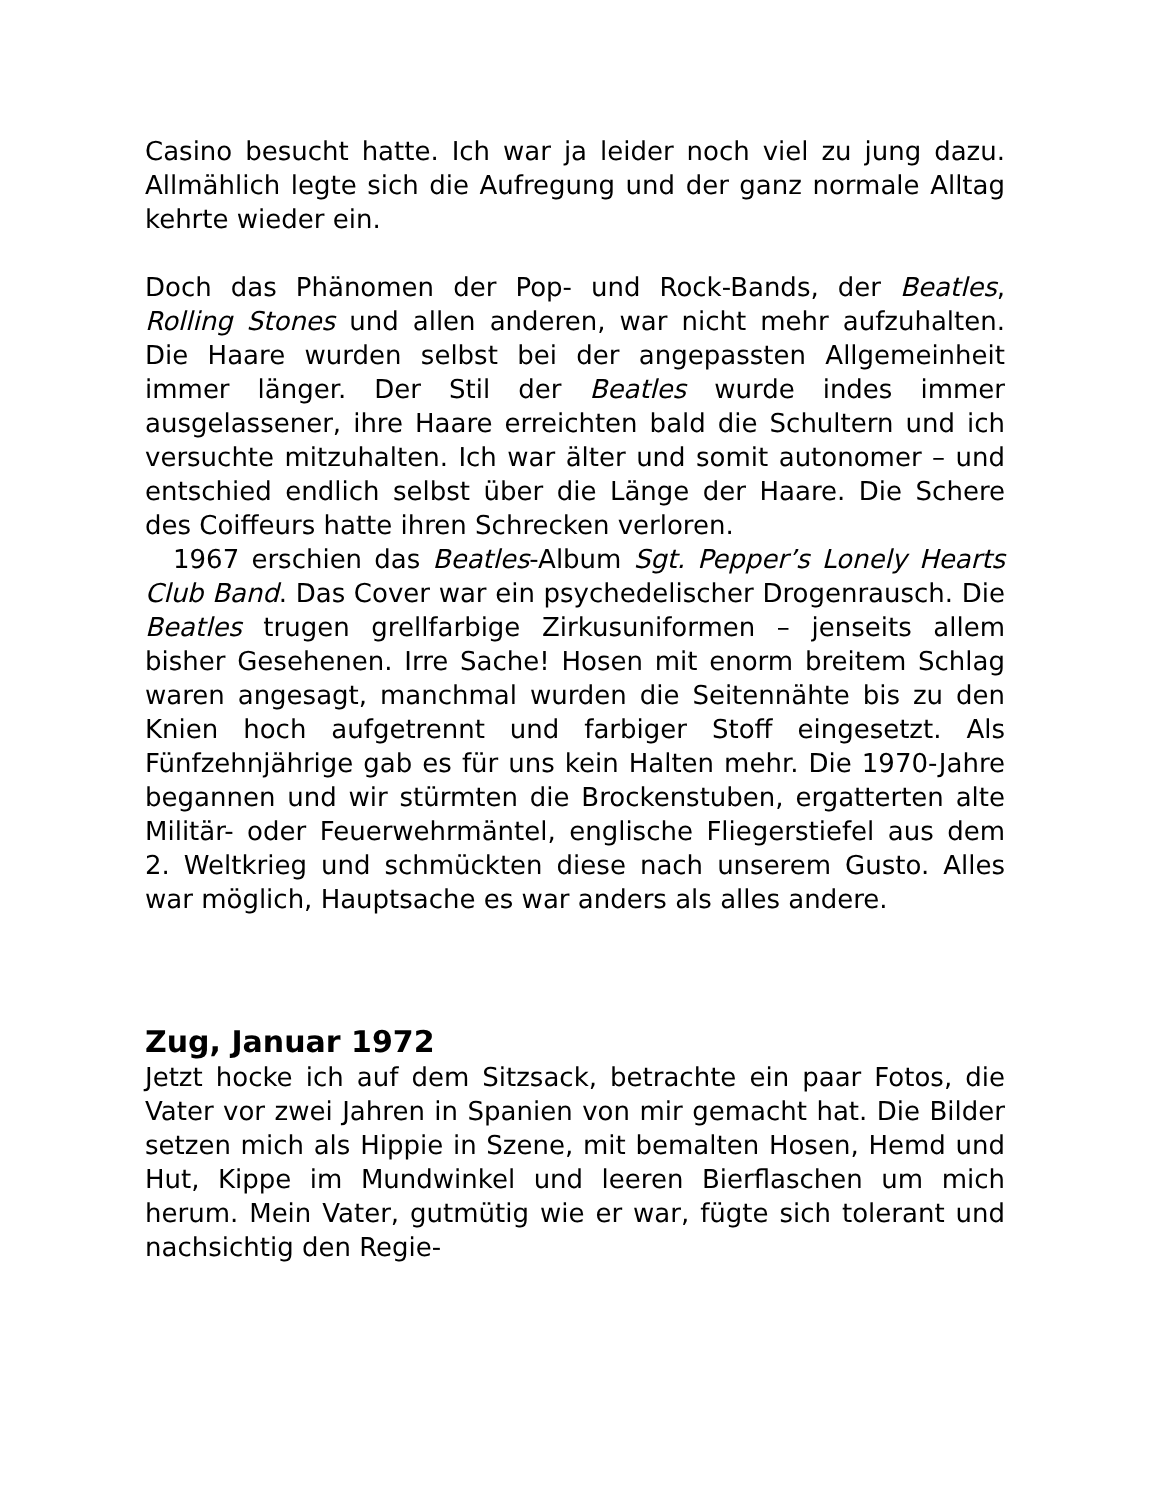Casino besucht hatte. Ich war ja leider noch viel zu jung dazu. Allmählich legte sich die Aufregung und der ganz normale Alltag kehrte wieder ein.
Doch das Phänomen der Pop- und Rock-Bands, der Beatles, Rolling Stones und allen anderen, war nicht mehr aufzuhalten. Die Haare wurden selbst bei der angepassten Allgemeinheit immer länger. Der Stil der Beatles wurde indes immer ausgelassener, ihre Haare erreichten bald die Schultern und ich versuchte mitzuhalten. Ich war älter und somit autonomer – und entschied endlich selbst über die Länge der Haare. Die Schere des Coiffeurs hatte ihren Schrecken verloren.
1967 erschien das Beatles-Album Sgt. Pepper’s Lonely Hearts Club Band. Das Cover war ein psychedelischer Drogenrausch. Die Beatles trugen grellfarbige Zirkusuniformen – jenseits allem bisher Gesehenen. Irre Sache! Hosen mit enorm breitem Schlag waren angesagt, manchmal wurden die Seitennähte bis zu den Knien hoch aufgetrennt und farbiger Stoff eingesetzt. Als Fünfzehnjährige gab es für uns kein Halten mehr. Die 1970-Jahre begannen und wir stürmten die Brockenstuben, ergatterten alte Militär- oder Feuerwehrmäntel, englische Fliegerstiefel aus dem 2. Weltkrieg und schmückten diese nach unserem Gusto. Alles war möglich, Hauptsache es war anders als alles andere.
Zug, Januar 1972
Jetzt hocke ich auf dem Sitzsack, betrachte ein paar Fotos, die Vater vor zwei Jahren in Spanien von mir gemacht hat. Die Bilder setzen mich als Hippie in Szene, mit bemalten Hosen, Hemd und Hut, Kippe im Mundwinkel und leeren Bierflaschen um mich herum. Mein Vater, gutmütig wie er war, fügte sich tolerant und nachsichtig den Regie-